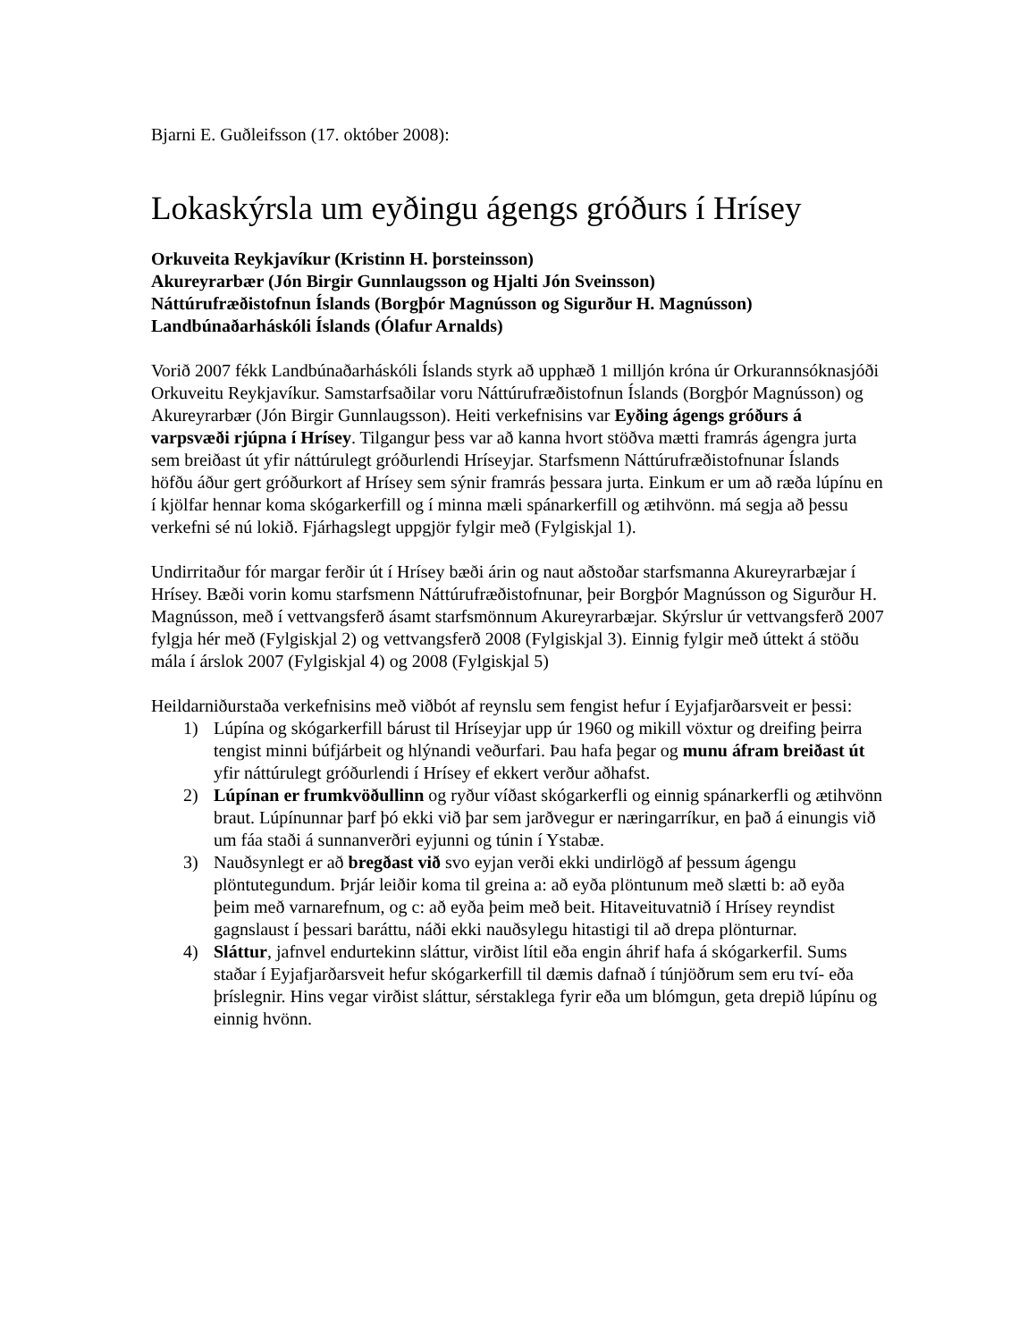Bjarni E. Guðleifsson (17. október 2008):
Lokaskýrsla um eyðingu ágengs gróðurs í Hrísey
Orkuveita Reykjavíkur (Kristinn H. þorsteinsson)
Akureyrarbær (Jón Birgir Gunnlaugsson og Hjalti Jón Sveinsson)
Náttúrufræðistofnun Íslands (Borgþór Magnússon og Sigurður H. Magnússon)
Landbúnaðarháskóli Íslands (Ólafur Arnalds)
Vorið 2007 fékk Landbúnaðarháskóli Íslands styrk að upphæð 1 milljón króna úr Orkurannsóknasjóði Orkuveitu Reykjavíkur. Samstarfsaðilar voru Náttúrufræðistofnun Íslands (Borgþór Magnússon) og Akureyrarbær (Jón Birgir Gunnlaugsson). Heiti verkefnisins var Eyðing ágengs gróðurs á varpsvæði rjúpna í Hrísey. Tilgangur þess var að kanna hvort stöðva mætti framrás ágengra jurta sem breiðast út yfir náttúrulegt gróðurlendi Hríseyjar. Starfsmenn Náttúrufræðistofnunar Íslands höfðu áður gert gróðurkort af Hrísey sem sýnir framrás þessara jurta. Einkum er um að ræða lúpínu en í kjölfar hennar koma skógarkerfill og í minna mæli spánarkerfill og ætihvönn. má segja að þessu verkefni sé nú lokið. Fjárhagslegt uppgjör fylgir með (Fylgiskjal 1).
Undirritaður fór margar ferðir út í Hrísey bæði árin og naut aðstoðar starfsmanna Akureyrarbæjar í Hrísey. Bæði vorin komu starfsmenn Náttúrufræðistofnunar, þeir Borgþór Magnússon og Sigurður H. Magnússon, með í vettvangsferð ásamt starfsmönnum Akureyrarbæjar. Skýrslur úr vettvangsferð 2007 fylgja hér með (Fylgiskjal 2) og vettvangsferð 2008 (Fylgiskjal 3). Einnig fylgir með úttekt á stöðu mála í árslok 2007 (Fylgiskjal 4) og 2008 (Fylgiskjal 5)
Heildarniðurstaða verkefnisins með viðbót af reynslu sem fengist hefur í Eyjafjarðarsveit er þessi:
1) Lúpína og skógarkerfill bárust til Hríseyjar upp úr 1960 og mikill vöxtur og dreifing þeirra tengist minni búfjárbeit og hlýnandi veðurfari. Þau hafa þegar og munu áfram breiðast út yfir náttúrulegt gróðurlendi í Hrísey ef ekkert verður aðhafst.
2) Lúpínan er frumkvöðullinn og ryður víðast skógarkerfli og einnig spánarkerfli og ætihvönn braut. Lúpínunnar þarf þó ekki við þar sem jarðvegur er næringarríkur, en það á einungis við um fáa staði á sunnanverðri eyjunni og túnin í Ystabæ.
3) Nauðsynlegt er að bregðast við svo eyjan verði ekki undirlögð af þessum ágengu plöntutegundum. Þrjár leiðir koma til greina a: að eyða plöntunum með slætti b: að eyða þeim með varnarefnum, og c: að eyða þeim með beit. Hitaveituvatnið í Hrísey reyndist gagnslaust í þessari baráttu, náði ekki nauðsylegu hitastigi til að drepa plönturnar.
4) Sláttur, jafnvel endurtekinn sláttur, virðist lítil eða engin áhrif hafa á skógarkerfil. Sums staðar í Eyjafjarðarsveit hefur skógarkerfill til dæmis dafnað í túnjöðrum sem eru tví- eða þríslegnir. Hins vegar virðist sláttur, sérstaklega fyrir eða um blómgun, geta drepið lúpínu og einnig hvönn.